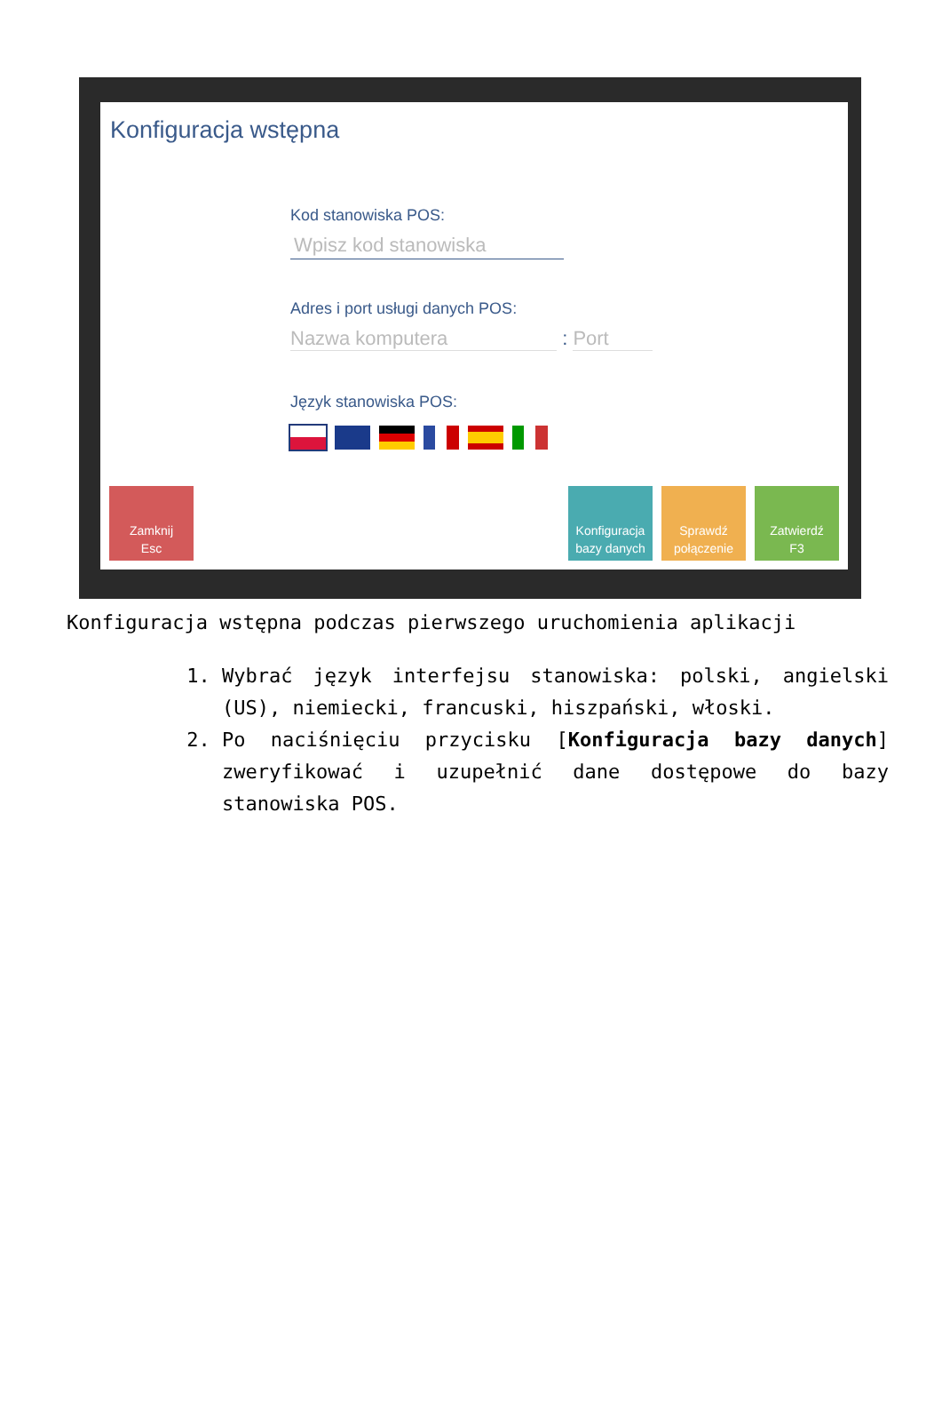Konfiguracja wstępna
Kod stanowiska POS:
Wpisz kod stanowiska
Adres i port usługi danych POS:
Nazwa komputera : Port
Język stanowiska POS:
Zamknij
Esc
Konfiguracja
bazy danych
Sprawdź
połączenie
Zatwierdź
F3
Konfiguracja wstępna podczas pierwszego uruchomienia aplikacji
1. Wybrać język interfejsu stanowiska: polski, angielski (US), niemiecki, francuski, hiszpański, włoski.
2. Po naciśnięciu przycisku [Konfiguracja bazy danych] zweryfikować i uzupełnić dane dostępowe do bazy stanowiska POS.